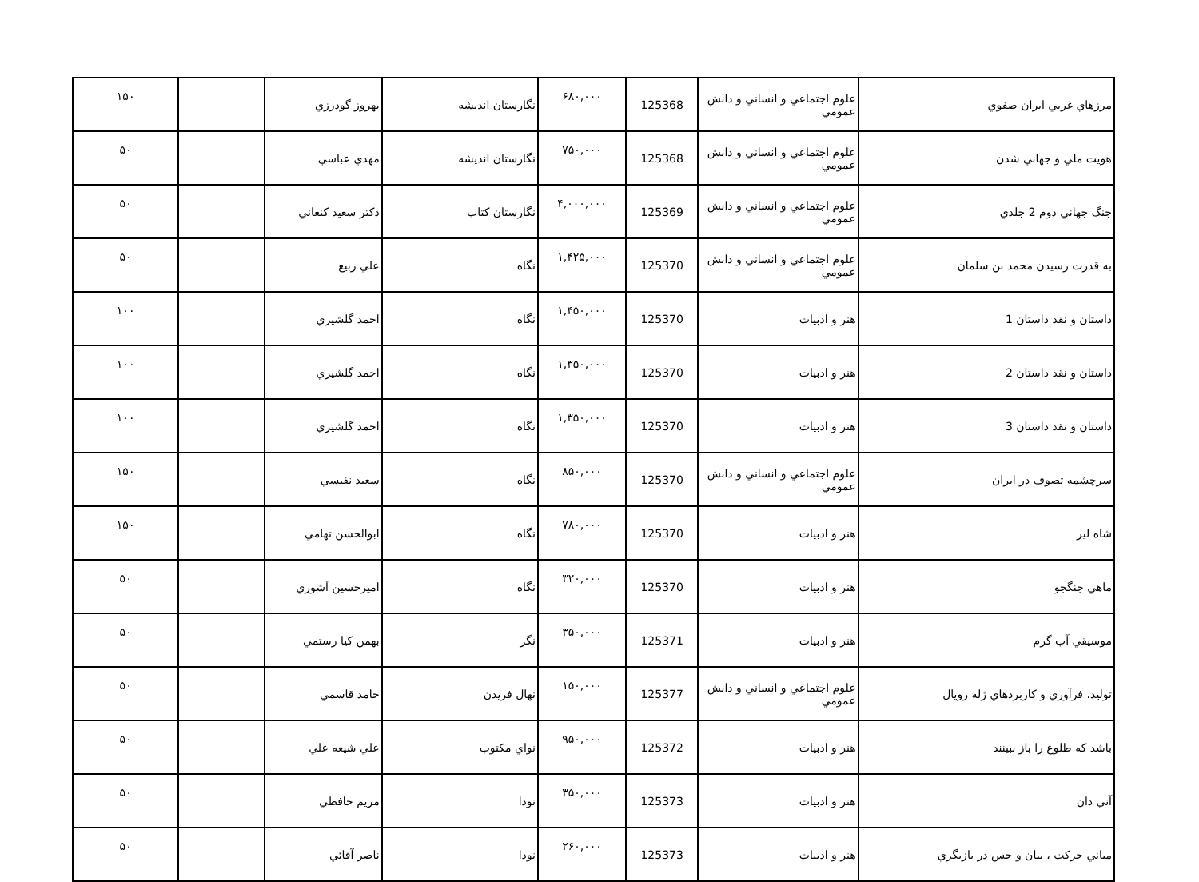| مرزهاي غربي ايران صفوي | علوم اجتماعي و انساني و دانش عمومي | 125368 | ۶۸۰,۰۰۰ | نگارستان انديشه | بهروز گودرزي | | ۱۵۰ |
| هويت ملي و جهاني شدن | علوم اجتماعي و انساني و دانش عمومي | 125368 | ۷۵۰,۰۰۰ | نگارستان انديشه | مهدي عباسي | | ۵۰ |
| جنگ جهاني دوم 2 جلدي | علوم اجتماعي و انساني و دانش عمومي | 125369 | ۴,۰۰۰,۰۰۰ | نگارستان كتاب | دكتر سعيد كنعاني | | ۵۰ |
| به قدرت رسيدن محمد بن سلمان | علوم اجتماعي و انساني و دانش عمومي | 125370 | ۱,۴۲۵,۰۰۰ | نگاه | علي ربيع | | ۵۰ |
| داستان و نقد داستان 1 | هنر و ادبيات | 125370 | ۱,۴۵۰,۰۰۰ | نگاه | احمد گلشيري | | ۱۰۰ |
| داستان و نقد داستان 2 | هنر و ادبيات | 125370 | ۱,۳۵۰,۰۰۰ | نگاه | احمد گلشيري | | ۱۰۰ |
| داستان و نقد داستان 3 | هنر و ادبيات | 125370 | ۱,۳۵۰,۰۰۰ | نگاه | احمد گلشيري | | ۱۰۰ |
| سرچشمه تصوف در ايران | علوم اجتماعي و انساني و دانش عمومي | 125370 | ۸۵۰,۰۰۰ | نگاه | سعيد نفيسي | | ۱۵۰ |
| شاه لير | هنر و ادبيات | 125370 | ۷۸۰,۰۰۰ | نگاه | ابوالحسن تهامي | | ۱۵۰ |
| ماهي جنگجو | هنر و ادبيات | 125370 | ۳۲۰,۰۰۰ | نگاه | اميرحسين آشوري | | ۵۰ |
| موسيقي آب گرم | هنر و ادبيات | 125371 | ۳۵۰,۰۰۰ | نگر | بهمن كيا رستمي | | ۵۰ |
| توليد، فرآوري و كاربردهاي ژله رويال | علوم اجتماعي و انساني و دانش عمومي | 125377 | ۱۵۰,۰۰۰ | نهال فريدن | حامد قاسمي | | ۵۰ |
| باشد كه طلوع را باز ببينند | هنر و ادبيات | 125372 | ۹۵۰,۰۰۰ | نواي مكتوب | علي شيعه علي | | ۵۰ |
| آني دان | هنر و ادبيات | 125373 | ۳۵۰,۰۰۰ | نودا | مريم حافظي | | ۵۰ |
| مباني حركت ، بيان و حس در بازيگري | هنر و ادبيات | 125373 | ۲۶۰,۰۰۰ | نودا | ناصر آقائي | | ۵۰ |